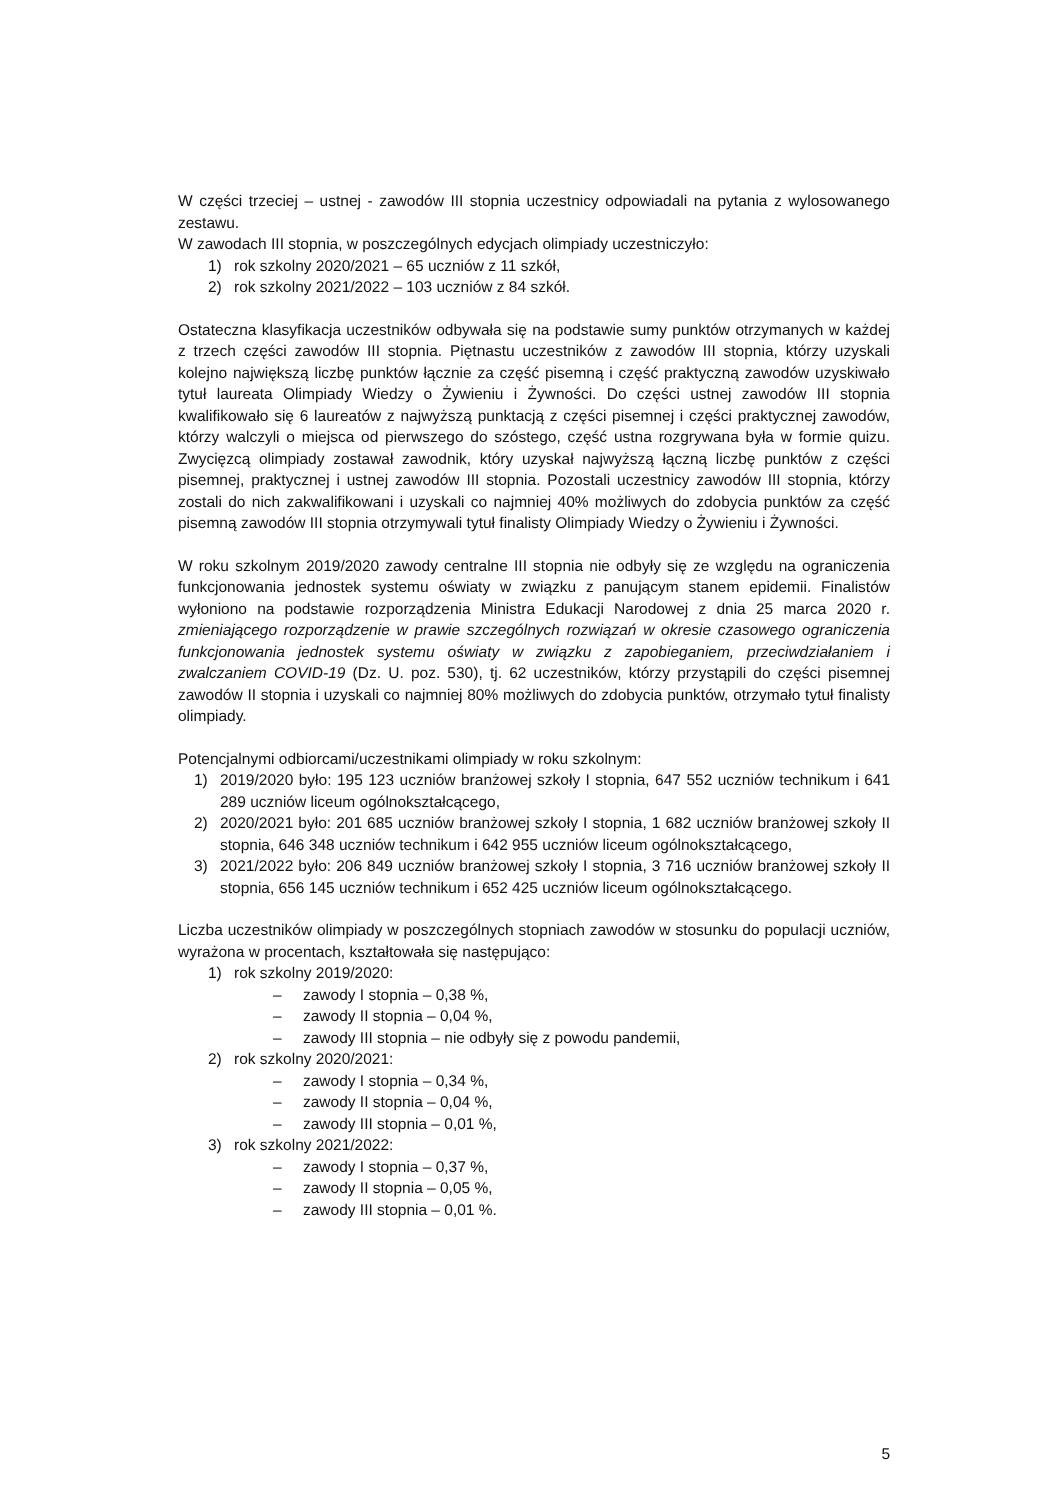W części trzeciej – ustnej - zawodów III stopnia uczestnicy odpowiadali na pytania z wylosowanego zestawu.
W zawodach III stopnia, w poszczególnych edycjach olimpiady uczestniczyło:
1) rok szkolny 2020/2021 – 65 uczniów z 11 szkół,
2) rok szkolny 2021/2022 – 103 uczniów z 84 szkół.
Ostateczna klasyfikacja uczestników odbywała się na podstawie sumy punktów otrzymanych w każdej z trzech części zawodów III stopnia. Piętnastu uczestników z zawodów III stopnia, którzy uzyskali kolejno największą liczbę punktów łącznie za część pisemną i część praktyczną zawodów uzyskiwało tytuł laureata Olimpiady Wiedzy o Żywieniu i Żywności. Do części ustnej zawodów III stopnia kwalifikowało się 6 laureatów z najwyższą punktacją z części pisemnej i części praktycznej zawodów, którzy walczyli o miejsca od pierwszego do szóstego, część ustna rozgrywana była w formie quizu. Zwycięzcą olimpiady zostawał zawodnik, który uzyskał najwyższą łączną liczbę punktów z części pisemnej, praktycznej i ustnej zawodów III stopnia. Pozostali uczestnicy zawodów III stopnia, którzy zostali do nich zakwalifikowani i uzyskali co najmniej 40% możliwych do zdobycia punktów za część pisemną zawodów III stopnia otrzymywali tytuł finalisty Olimpiady Wiedzy o Żywieniu i Żywności.
W roku szkolnym 2019/2020 zawody centralne III stopnia nie odbyły się ze względu na ograniczenia funkcjonowania jednostek systemu oświaty w związku z panującym stanem epidemii. Finalistów wyłoniono na podstawie rozporządzenia Ministra Edukacji Narodowej z dnia 25 marca 2020 r. zmieniającego rozporządzenie w prawie szczególnych rozwiązań w okresie czasowego ograniczenia funkcjonowania jednostek systemu oświaty w związku z zapobieganiem, przeciwdziałaniem i zwalczaniem COVID-19 (Dz. U. poz. 530), tj. 62 uczestników, którzy przystąpili do części pisemnej zawodów II stopnia i uzyskali co najmniej 80% możliwych do zdobycia punktów, otrzymało tytuł finalisty olimpiady.
Potencjalnymi odbiorcami/uczestnikami olimpiady w roku szkolnym:
1) 2019/2020 było: 195 123 uczniów branżowej szkoły I stopnia, 647 552 uczniów technikum i 641 289 uczniów liceum ogólnokształcącego,
2) 2020/2021 było: 201 685 uczniów branżowej szkoły I stopnia, 1 682 uczniów branżowej szkoły II stopnia, 646 348 uczniów technikum i 642 955 uczniów liceum ogólnokształcącego,
3) 2021/2022 było: 206 849 uczniów branżowej szkoły I stopnia, 3 716 uczniów branżowej szkoły II stopnia, 656 145 uczniów technikum i 652 425 uczniów liceum ogólnokształcącego.
Liczba uczestników olimpiady w poszczególnych stopniach zawodów w stosunku do populacji uczniów, wyrażona w procentach, kształtowała się następująco:
1) rok szkolny 2019/2020:
– zawody I stopnia – 0,38 %,
– zawody II stopnia – 0,04 %,
– zawody III stopnia – nie odbyły się z powodu pandemii,
2) rok szkolny 2020/2021:
– zawody I stopnia – 0,34 %,
– zawody II stopnia – 0,04 %,
– zawody III stopnia – 0,01 %,
3) rok szkolny 2021/2022:
– zawody I stopnia – 0,37 %,
– zawody II stopnia – 0,05 %,
– zawody III stopnia – 0,01 %.
5